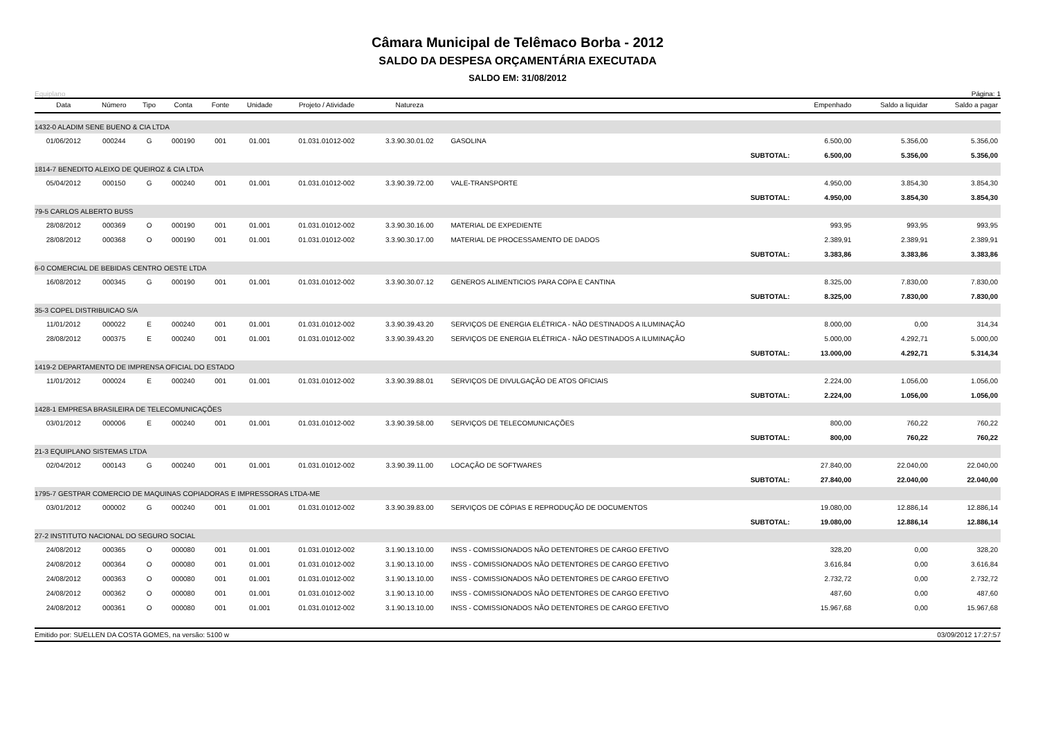Câmara Municipal de Telêmaco Borba - 2012
SALDO DA DESPESA ORÇAMENTÁRIA EXECUTADA
SALDO EM: 31/08/2012
Equiplano Página: 1
| Data | Número | Tipo | Conta | Fonte | Unidade | Projeto / Atividade | Natureza | | Empenhado | Saldo a liquidar | Saldo a pagar |
| --- | --- | --- | --- | --- | --- | --- | --- | --- | --- | --- | --- |
| 1432-0 ALADIM SENE BUENO & CIA LTDA | | | | | | | | | | | |
| 01/06/2012 | 000244 | G | 000190 | 001 | 01.001 | 01.031.01012-002 | 3.3.90.30.01.02 | GASOLINA | 6.500,00 | 5.356,00 | 5.356,00 |
| SUBTOTAL: | | | | | | | | | 6.500,00 | 5.356,00 | 5.356,00 |
| 1814-7 BENEDITO ALEIXO DE QUEIROZ & CIA LTDA | | | | | | | | | | | |
| 05/04/2012 | 000150 | G | 000240 | 001 | 01.001 | 01.031.01012-002 | 3.3.90.39.72.00 | VALE-TRANSPORTE | 4.950,00 | 3.854,30 | 3.854,30 |
| SUBTOTAL: | | | | | | | | | 4.950,00 | 3.854,30 | 3.854,30 |
| 79-5 CARLOS ALBERTO BUSS | | | | | | | | | | | |
| 28/08/2012 | 000369 | O | 000190 | 001 | 01.001 | 01.031.01012-002 | 3.3.90.30.16.00 | MATERIAL DE EXPEDIENTE | 993,95 | 993,95 | 993,95 |
| 28/08/2012 | 000368 | O | 000190 | 001 | 01.001 | 01.031.01012-002 | 3.3.90.30.17.00 | MATERIAL DE PROCESSAMENTO DE DADOS | 2.389,91 | 2.389,91 | 2.389,91 |
| SUBTOTAL: | | | | | | | | | 3.383,86 | 3.383,86 | 3.383,86 |
| 6-0 COMERCIAL DE BEBIDAS CENTRO OESTE LTDA | | | | | | | | | | | |
| 16/08/2012 | 000345 | G | 000190 | 001 | 01.001 | 01.031.01012-002 | 3.3.90.30.07.12 | GENEROS ALIMENTICIOS PARA COPA E CANTINA | 8.325,00 | 7.830,00 | 7.830,00 |
| SUBTOTAL: | | | | | | | | | 8.325,00 | 7.830,00 | 7.830,00 |
| 35-3 COPEL DISTRIBUICAO S/A | | | | | | | | | | | |
| 11/01/2012 | 000022 | E | 000240 | 001 | 01.001 | 01.031.01012-002 | 3.3.90.39.43.20 | SERVIÇOS DE ENERGIA ELÉTRICA - NÃO DESTINADOS A ILUMINAÇÃO | 8.000,00 | 0,00 | 314,34 |
| 28/08/2012 | 000375 | E | 000240 | 001 | 01.001 | 01.031.01012-002 | 3.3.90.39.43.20 | SERVIÇOS DE ENERGIA ELÉTRICA - NÃO DESTINADOS A ILUMINAÇÃO | 5.000,00 | 4.292,71 | 5.000,00 |
| SUBTOTAL: | | | | | | | | | 13.000,00 | 4.292,71 | 5.314,34 |
| 1419-2 DEPARTAMENTO DE IMPRENSA OFICIAL DO ESTADO | | | | | | | | | | | |
| 11/01/2012 | 000024 | E | 000240 | 001 | 01.001 | 01.031.01012-002 | 3.3.90.39.88.01 | SERVIÇOS DE DIVULGAÇÃO DE ATOS OFICIAIS | 2.224,00 | 1.056,00 | 1.056,00 |
| SUBTOTAL: | | | | | | | | | 2.224,00 | 1.056,00 | 1.056,00 |
| 1428-1 EMPRESA BRASILEIRA DE TELECOMUNICAÇÕES | | | | | | | | | | | |
| 03/01/2012 | 000006 | E | 000240 | 001 | 01.001 | 01.031.01012-002 | 3.3.90.39.58.00 | SERVIÇOS DE TELECOMUNICAÇÕES | 800,00 | 760,22 | 760,22 |
| SUBTOTAL: | | | | | | | | | 800,00 | 760,22 | 760,22 |
| 21-3 EQUIPLANO SISTEMAS LTDA | | | | | | | | | | | |
| 02/04/2012 | 000143 | G | 000240 | 001 | 01.001 | 01.031.01012-002 | 3.3.90.39.11.00 | LOCAÇÃO DE SOFTWARES | 27.840,00 | 22.040,00 | 22.040,00 |
| SUBTOTAL: | | | | | | | | | 27.840,00 | 22.040,00 | 22.040,00 |
| 1795-7 GESTPAR COMERCIO DE MAQUINAS COPIADORAS E IMPRESSORAS LTDA-ME | | | | | | | | | | | |
| 03/01/2012 | 000002 | G | 000240 | 001 | 01.001 | 01.031.01012-002 | 3.3.90.39.83.00 | SERVIÇOS DE CÓPIAS E REPRODUÇÃO DE DOCUMENTOS | 19.080,00 | 12.886,14 | 12.886,14 |
| SUBTOTAL: | | | | | | | | | 19.080,00 | 12.886,14 | 12.886,14 |
| 27-2 INSTITUTO NACIONAL DO SEGURO SOCIAL | | | | | | | | | | | |
| 24/08/2012 | 000365 | O | 000080 | 001 | 01.001 | 01.031.01012-002 | 3.1.90.13.10.00 | INSS - COMISSIONADOS NÃO DETENTORES DE CARGO EFETIVO | 328,20 | 0,00 | 328,20 |
| 24/08/2012 | 000364 | O | 000080 | 001 | 01.001 | 01.031.01012-002 | 3.1.90.13.10.00 | INSS - COMISSIONADOS NÃO DETENTORES DE CARGO EFETIVO | 3.616,84 | 0,00 | 3.616,84 |
| 24/08/2012 | 000363 | O | 000080 | 001 | 01.001 | 01.031.01012-002 | 3.1.90.13.10.00 | INSS - COMISSIONADOS NÃO DETENTORES DE CARGO EFETIVO | 2.732,72 | 0,00 | 2.732,72 |
| 24/08/2012 | 000362 | O | 000080 | 001 | 01.001 | 01.031.01012-002 | 3.1.90.13.10.00 | INSS - COMISSIONADOS NÃO DETENTORES DE CARGO EFETIVO | 487,60 | 0,00 | 487,60 |
| 24/08/2012 | 000361 | O | 000080 | 001 | 01.001 | 01.031.01012-002 | 3.1.90.13.10.00 | INSS - COMISSIONADOS NÃO DETENTORES DE CARGO EFETIVO | 15.967,68 | 0,00 | 15.967,68 |
Emitido por: SUELLEN DA COSTA GOMES, na versão: 5100 w 03/09/2012 17:27:57